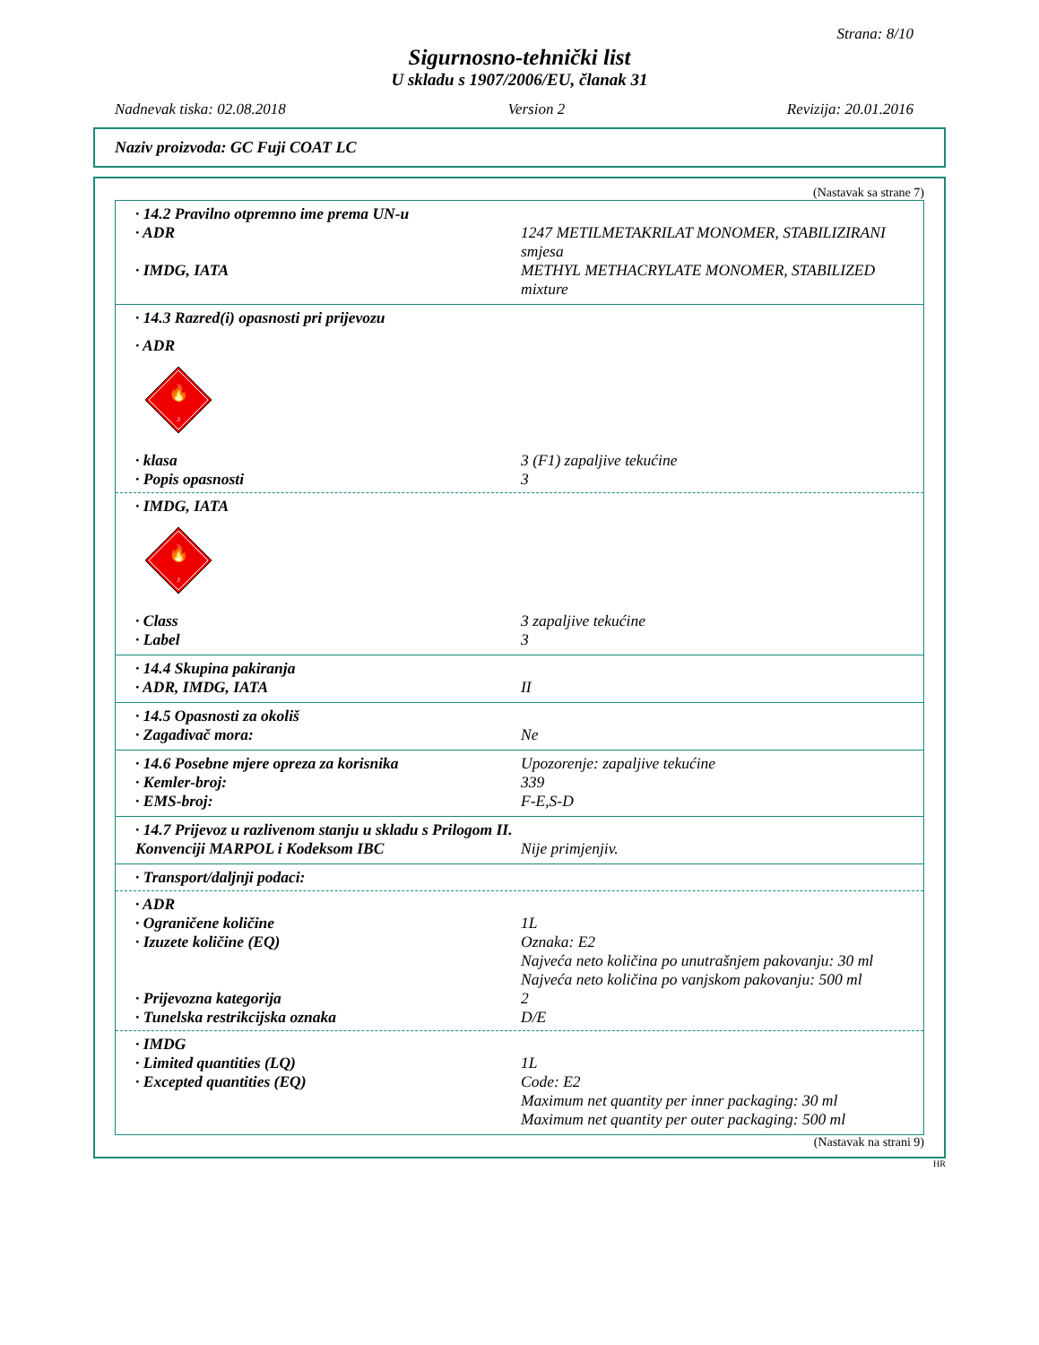Strana: 8/10
Sigurnosno-tehnički list
U skladu s 1907/2006/EU, članak 31
Nadnevak tiska: 02.08.2018 Version 2 Revizija: 20.01.2016
Naziv proizvoda: GC Fuji COAT LC
(Nastavak sa strane 7)
· 14.2 Pravilno otpremno ime prema UN-u
· ADR 1247 METILMETAKRILAT MONOMER, STABILIZIRANI smjesa
· IMDG, IATA METHYL METHACRYLATE MONOMER, STABILIZED mixture
· 14.3 Razred(i) opasnosti pri prijevozu
· ADR
🔥
3
· klasa 3 (F1) zapaljive tekućine
· Popis opasnosti 3
· IMDG, IATA
🔥
3
· Class 3 zapaljive tekućine
· Label 3
· 14.4 Skupina pakiranja
· ADR, IMDG, IATA II
· 14.5 Opasnosti za okoliš
· Zagađivač mora: Ne
· 14.6 Posebne mjere opreza za korisnika Upozorenje: zapaljive tekućine
· Kemler-broj: 339
· EMS-broj: F-E,S-D
· 14.7 Prijevoz u razlivenom stanju u skladu s Prilogom II. Konvenciji MARPOL i Kodeksom IBC
Nije primjenjiv.
· Transport/daljnji podaci:
· ADR
· Ograničene količine 1L
· Izuzete količine (EQ) Oznaka: E2
Najveća neto količina po unutrašnjem pakovanju: 30 ml
Najveća neto količina po vanjskom pakovanju: 500 ml
· Prijevozna kategorija 2
· Tunelska restrikcijska oznaka D/E
· IMDG
· Limited quantities (LQ) 1L
· Excepted quantities (EQ) Code: E2
Maximum net quantity per inner packaging: 30 ml
Maximum net quantity per outer packaging: 500 ml
(Nastavak na strani 9)
HR